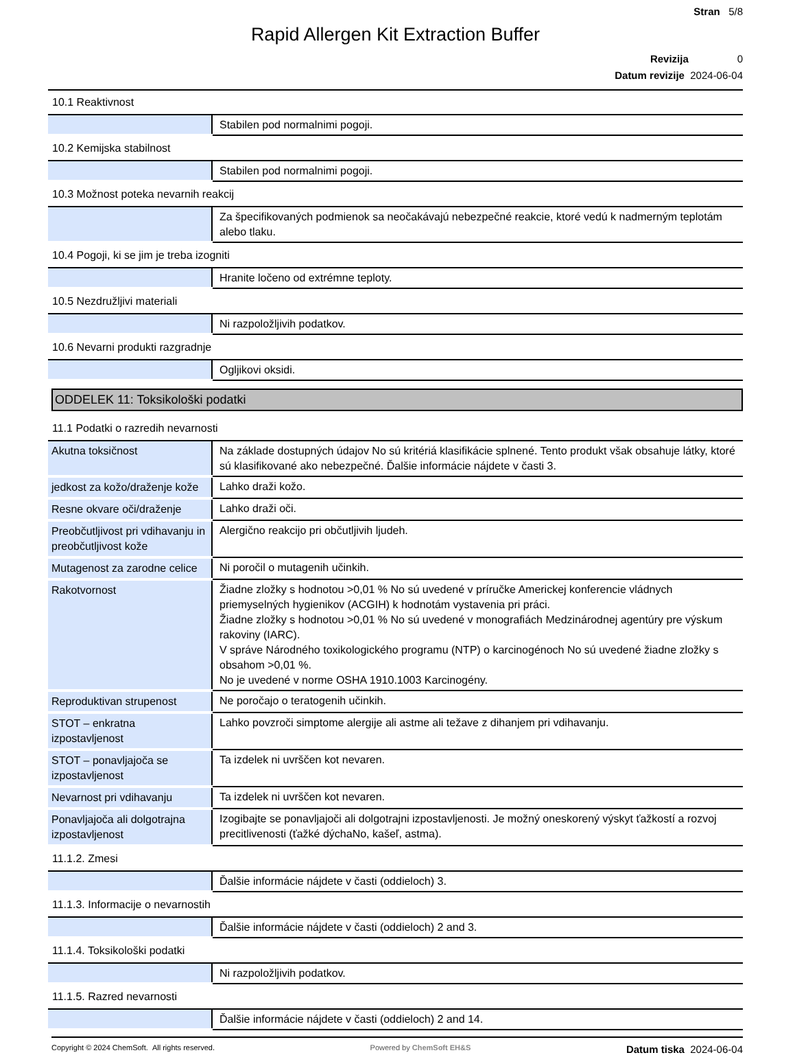Stran 5/8
Rapid Allergen Kit Extraction Buffer
Revizija 0
Datum revizije 2024-06-04
| 10.1 Reaktivnost | |
| | Stabilen pod normalnimi pogoji. |
| 10.2 Kemijska stabilnost | |
| | Stabilen pod normalnimi pogoji. |
| 10.3 Možnost poteka nevarnih reakcij | |
| | Za špecifikovaných podmienok sa neočakávajú nebezpečné reakcie, ktoré vedú k nadmerným teplotám alebo tlaku. |
| 10.4 Pogoji, ki se jim je treba izogniti | |
| | Hranite ločeno od extrémne teploty. |
| 10.5 Nezdružljivi materiali | |
| | Ni razpoložljivih podatkov. |
| 10.6 Nevarni produkti razgradnje | |
| | Ogljikovi oksidi. |
ODDELEK 11: Toksikološki podatki
| 11.1 Podatki o razredih nevarnosti | |
| Akutna toksičnost | Na základe dostupných údajov No sú kritériá klasifikácie splnené. Tento produkt však obsahuje látky, ktoré sú klasifikované ako nebezpečné. Ďalšie informácie nájdete v časti 3. |
| jedkost za kožo/draženje kože | Lahko draži kožo. |
| Resne okvare oči/draženje | Lahko draži oči. |
| Preobčutljivost pri vdihavanju in preobčutljivost kože | Alergično reakcijo pri občutljivih ljudeh. |
| Mutagenost za zarodne celice | Ni poročil o mutagenih učinkih. |
| Rakotvornost | Žiadne zložky s hodnotou >0,01 % No sú uvedené v príručke Americkej konferencie vládnych priemyselných hygienikov (ACGIH) k hodnotám vystavenia pri práci. Žiadne zložky s hodnotou >0,01 % No sú uvedené v monografiách Medzinárodnej agentúry pre výskum rakoviny (IARC). V správe Národného toxikologického programu (NTP) o karcinogénoch No sú uvedené žiadne zložky s obsahom >0,01 %. No je uvedené v norme OSHA 1910.1003 Karcinogény. |
| Reproduktivan strupenost | Ne poročajo o teratogenih učinkih. |
| STOT – enkratna izpostavljenost | Lahko povzroči simptome alergije ali astme ali težave z dihanjem pri vdihavanju. |
| STOT – ponavljajoča se izpostavljenost | Ta izdelek ni uvrščen kot nevaren. |
| Nevarnost pri vdihavanju | Ta izdelek ni uvrščen kot nevaren. |
| Ponavljajoča ali dolgotrajna izpostavljenost | Izogibajte se ponavljajoči ali dolgotrajni izpostavljenosti. Je možný oneskorený výskyt ťažkostí a rozvoj precitlivenosti (ťažké dýchaNo, kašeľ, astma). |
| 11.1.2. Zmesi | |
| | Ďalšie informácie nájdete v časti (oddieloch) 3. |
| 11.1.3. Informacije o nevarnostih | |
| | Ďalšie informácie nájdete v časti (oddieloch) 2 and 3. |
| 11.1.4. Toksikološki podatki | |
| | Ni razpoložljivih podatkov. |
| 11.1.5. Razred nevarnosti | |
| | Ďalšie informácie nájdete v časti (oddieloch) 2 and 14. |
Copyright © 2024 ChemSoft. All rights reserved. Powered by ChemSoft EH&S Datum tiska 2024-06-04